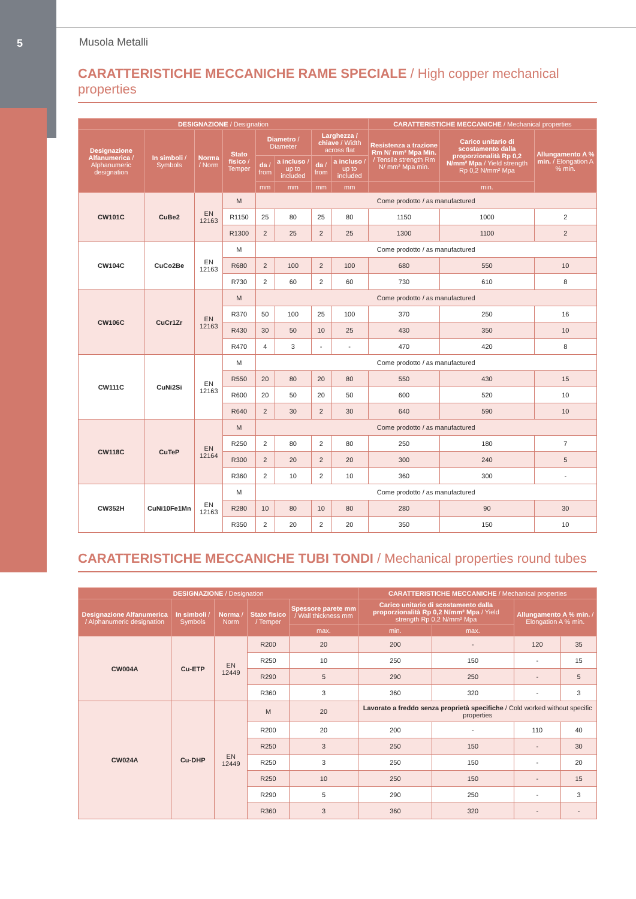5 Musola Metalli
CARATTERISTICHE MECCANICHE RAME SPECIALE / High copper mechanical properties
| DESIGNAZIONE / Designation | | | | | | | | CARATTERISTICHE MECCANICHE / Mechanical properties | | |
| --- | --- | --- | --- | --- | --- | --- | --- | --- | --- | --- |
| Designazione Alfanumerica / Alphanumeric designation | In simboli / Symbols | Norma / Norm | Stato fisico / Temper | Diametro / Diameter | | Larghezza / chiave / Width across flat | | Resistenza a trazione Rm N/ mm² Mpa Min. / Tensile strength Rm N/ mm² Mpa min. | Carico unitario di scostamento dalla proporzionalità Rp 0,2 N/mm² Mpa / Yield strength Rp 0,2 N/mm² Mpa | Allungamento A % min. / Elongation A % min. |
| | | | | da / from | a incluso / up to included | da / from | a incluso / up to included | | | |
| | | | | mm | mm | mm | mm | | min. | |
| CW101C | CuBe2 | EN 12163 | M | Come prodotto / as manufactured | | | | | | |
| | | | R1150 | 25 | 80 | 25 | 80 | 1150 | 1000 | 2 |
| | | | R1300 | 2 | 25 | 2 | 25 | 1300 | 1100 | 2 |
| CW104C | CuCo2Be | EN 12163 | M | Come prodotto / as manufactured | | | | | | |
| | | | R680 | 2 | 100 | 2 | 100 | 680 | 550 | 10 |
| | | | R730 | 2 | 60 | 2 | 60 | 730 | 610 | 8 |
| CW106C | CuCr1Zr | EN 12163 | M | Come prodotto / as manufactured | | | | | | |
| | | | R370 | 50 | 100 | 25 | 100 | 370 | 250 | 16 |
| | | | R430 | 30 | 50 | 10 | 25 | 430 | 350 | 10 |
| | | | R470 | 4 | 3 | - | - | 470 | 420 | 8 |
| CW111C | CuNi2Si | EN 12163 | M | Come prodotto / as manufactured | | | | | | |
| | | | R550 | 20 | 80 | 20 | 80 | 550 | 430 | 15 |
| | | | R600 | 20 | 50 | 20 | 50 | 600 | 520 | 10 |
| | | | R640 | 2 | 30 | 2 | 30 | 640 | 590 | 10 |
| CW118C | CuTeP | EN 12164 | M | Come prodotto / as manufactured | | | | | | |
| | | | R250 | 2 | 80 | 2 | 80 | 250 | 180 | 7 |
| | | | R300 | 2 | 20 | 2 | 20 | 300 | 240 | 5 |
| | | | R360 | 2 | 10 | 2 | 10 | 360 | 300 | - |
| CW352H | CuNi10Fe1Mn | EN 12163 | M | Come prodotto / as manufactured | | | | | | |
| | | | R280 | 10 | 80 | 10 | 80 | 280 | 90 | 30 |
| | | | R350 | 2 | 20 | 2 | 20 | 350 | 150 | 10 |
CARATTERISTICHE MECCANICHE TUBI TONDI / Mechanical properties round tubes
| DESIGNAZIONE / Designation | | | | | CARATTERISTICHE MECCANICHE / Mechanical properties | | | |
| --- | --- | --- | --- | --- | --- | --- | --- | --- |
| Designazione Alfanumerica / Alphanumeric designation | In simboli / Symbols | Norma / Norm | Stato fisico / Temper | Spessore parete mm / Wall thickness mm | Carico unitario di scostamento dalla proporzionalità Rp 0,2 N/mm² Mpa / Yield strength Rp 0,2 N/mm² Mpa | | Allungamento A % min. / Elongation A % min. | |
| | | | | max. | min. | max. | | |
| CW004A | Cu-ETP | EN 12449 | R200 | 20 | 200 | - | 120 | 35 |
| | | | R250 | 10 | 250 | 150 | - | 15 |
| | | | R290 | 5 | 290 | 250 | - | 5 |
| | | | R360 | 3 | 360 | 320 | - | 3 |
| CW024A | Cu-DHP | EN 12449 | M | 20 | Lavorato a freddo senza proprietà specifiche / Cold worked without specific properties | | | |
| | | | R200 | 20 | 200 | - | 110 | 40 |
| | | | R250 | 3 | 250 | 150 | - | 30 |
| | | | R250 | 3 | 250 | 150 | - | 20 |
| | | | R250 | 10 | 250 | 150 | - | 15 |
| | | | R290 | 5 | 290 | 250 | - | 3 |
| | | | R360 | 3 | 360 | 320 | - | - |